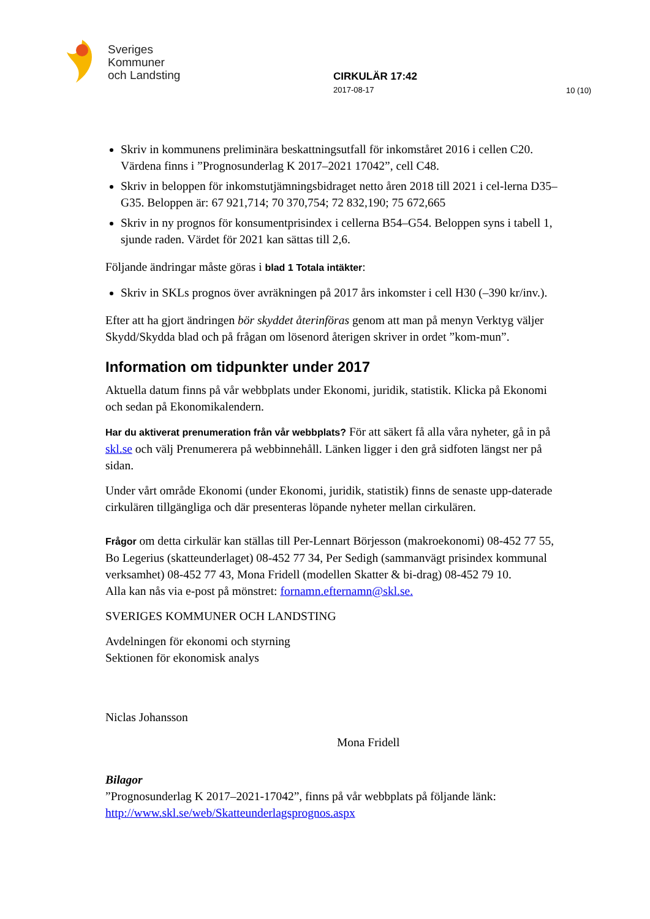Sveriges
Kommuner
och Landsting
CIRKULÄR 17:42
2017-08-17
10 (10)
Skriv in kommunens preliminära beskattningsutfall för inkomståret 2016 i cellen C20. Värdena finns i ”Prognosunderlag K 2017–2021 17042”, cell C48.
Skriv in beloppen för inkomstutjämningsbidraget netto åren 2018 till 2021 i cel-lerna D35–G35. Beloppen är: 67 921,714; 70 370,754; 72 832,190; 75 672,665
Skriv in ny prognos för konsumentprisindex i cellerna B54–G54. Beloppen syns i tabell 1, sjunde raden. Värdet för 2021 kan sättas till 2,6.
Följande ändringar måste göras i blad 1 Totala intäkter:
Skriv in SKLs prognos över avräkningen på 2017 års inkomster i cell H30 (–390 kr/inv.).
Efter att ha gjort ändringen bör skyddet återinföras genom att man på menyn Verktyg väljer Skydd/Skydda blad och på frågan om lösenord återigen skriver in ordet ”kom-mun”.
Information om tidpunkter under 2017
Aktuella datum finns på vår webbplats under Ekonomi, juridik, statistik. Klicka på Ekonomi och sedan på Ekonomikalendern.
Har du aktiverat prenumeration från vår webbplats? För att säkert få alla våra nyheter, gå in på skl.se och välj Prenumerera på webbinnehåll. Länken ligger i den grå sidfoten längst ner på sidan.
Under vårt område Ekonomi (under Ekonomi, juridik, statistik) finns de senaste upp-daterade cirkulären tillgängliga och där presenteras löpande nyheter mellan cirkulären.
Frågor om detta cirkulär kan ställas till Per-Lennart Börjesson (makroekonomi) 08-452 77 55, Bo Legerius (skatteunderlaget) 08-452 77 34, Per Sedigh (sammanvägt prisindex kommunal verksamhet) 08-452 77 43, Mona Fridell (modellen Skatter & bi-drag) 08-452 79 10.
Alla kan nås via e-post på mönstret: fornamn.efternamn@skl.se.
SVERIGES KOMMUNER OCH LANDSTING
Avdelningen för ekonomi och styrning
Sektionen för ekonomisk analys
Niclas Johansson
Mona Fridell
Bilagor
”Prognosunderlag K 2017–2021-17042”, finns på vår webbplats på följande länk:
http://www.skl.se/web/Skatteunderlagsprognos.aspx